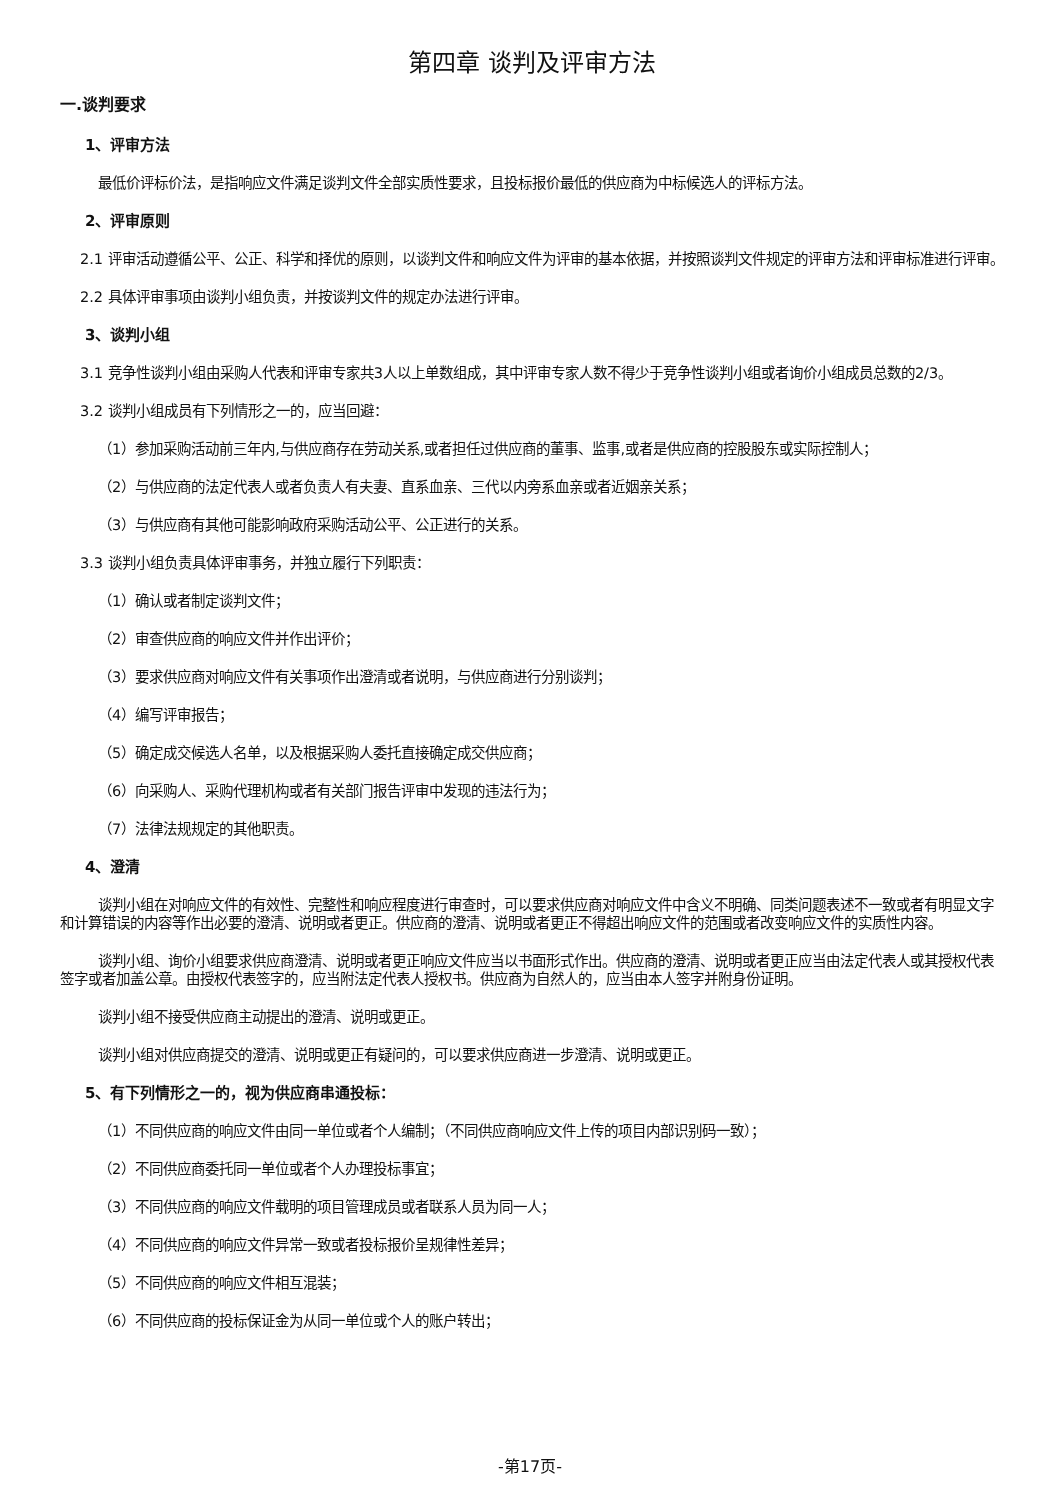第四章 谈判及评审方法
一.谈判要求
1、评审方法
最低价评标价法，是指响应文件满足谈判文件全部实质性要求，且投标报价最低的供应商为中标候选人的评标方法。
2、评审原则
2.1 评审活动遵循公平、公正、科学和择优的原则，以谈判文件和响应文件为评审的基本依据，并按照谈判文件规定的评审方法和评审标准进行评审。
2.2 具体评审事项由谈判小组负责，并按谈判文件的规定办法进行评审。
3、谈判小组
3.1 竞争性谈判小组由采购人代表和评审专家共3人以上单数组成，其中评审专家人数不得少于竞争性谈判小组或者询价小组成员总数的2/3。
3.2 谈判小组成员有下列情形之一的，应当回避：
（1）参加采购活动前三年内,与供应商存在劳动关系,或者担任过供应商的董事、监事,或者是供应商的控股股东或实际控制人；
（2）与供应商的法定代表人或者负责人有夫妻、直系血亲、三代以内旁系血亲或者近姻亲关系；
（3）与供应商有其他可能影响政府采购活动公平、公正进行的关系。
3.3 谈判小组负责具体评审事务，并独立履行下列职责：
（1）确认或者制定谈判文件；
（2）审查供应商的响应文件并作出评价；
（3）要求供应商对响应文件有关事项作出澄清或者说明，与供应商进行分别谈判；
（4）编写评审报告；
（5）确定成交候选人名单，以及根据采购人委托直接确定成交供应商；
（6）向采购人、采购代理机构或者有关部门报告评审中发现的违法行为；
（7）法律法规规定的其他职责。
4、澄清
谈判小组在对响应文件的有效性、完整性和响应程度进行审查时，可以要求供应商对响应文件中含义不明确、同类问题表述不一致或者有明显文字和计算错误的内容等作出必要的澄清、说明或者更正。供应商的澄清、说明或者更正不得超出响应文件的范围或者改变响应文件的实质性内容。
谈判小组、询价小组要求供应商澄清、说明或者更正响应文件应当以书面形式作出。供应商的澄清、说明或者更正应当由法定代表人或其授权代表签字或者加盖公章。由授权代表签字的，应当附法定代表人授权书。供应商为自然人的，应当由本人签字并附身份证明。
谈判小组不接受供应商主动提出的澄清、说明或更正。
谈判小组对供应商提交的澄清、说明或更正有疑问的，可以要求供应商进一步澄清、说明或更正。
5、有下列情形之一的，视为供应商串通投标：
（1）不同供应商的响应文件由同一单位或者个人编制；（不同供应商响应文件上传的项目内部识别码一致）；
（2）不同供应商委托同一单位或者个人办理投标事宜；
（3）不同供应商的响应文件载明的项目管理成员或者联系人员为同一人；
（4）不同供应商的响应文件异常一致或者投标报价呈规律性差异；
（5）不同供应商的响应文件相互混装；
（6）不同供应商的投标保证金为从同一单位或个人的账户转出；
-第17页-